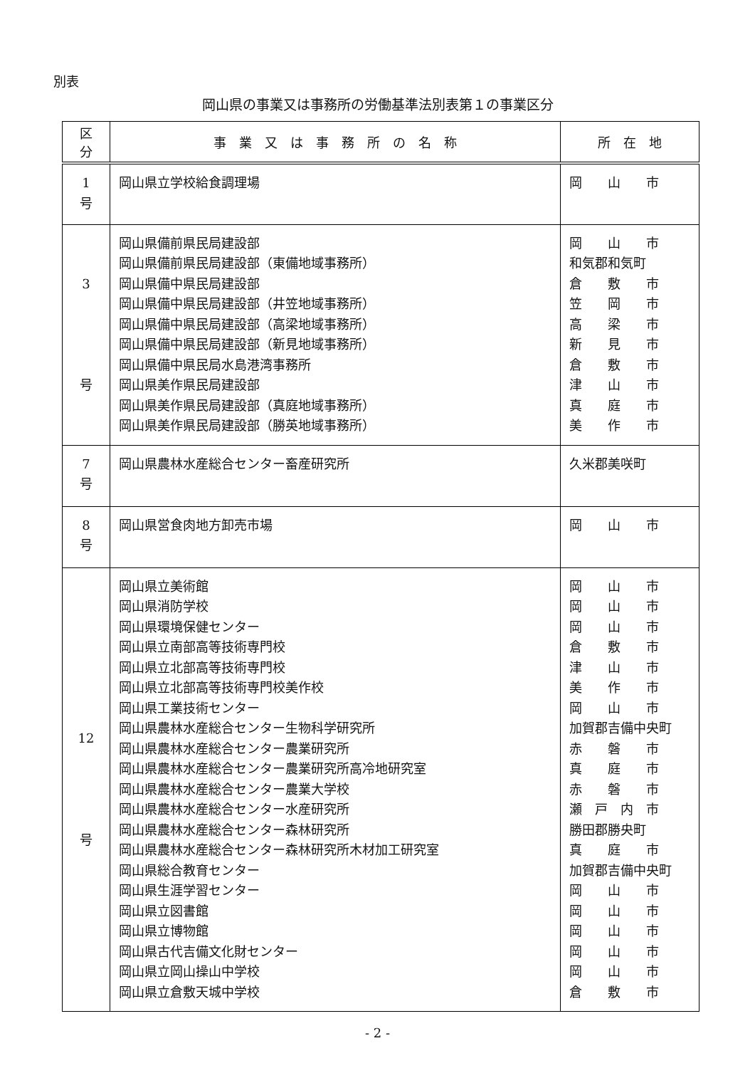別表
岡山県の事業又は事務所の労働基準法別表第１の事業区分
| 区 分 | 事 業 又 は 事 務 所 の 名 称 | 所 在 地 |
| --- | --- | --- |
| 1 号 | 岡山県立学校給食調理場 | 岡 山 市 |
| 3 号 | 岡山県備前県民局建設部 岡山県備前県民局建設部（東備地域事務所） 岡山県備中県民局建設部 岡山県備中県民局建設部（井笠地域事務所） 岡山県備中県民局建設部（高梁地域事務所） 岡山県備中県民局建設部（新見地域事務所） 岡山県備中県民局水島港湾事務所 岡山県美作県民局建設部 岡山県美作県民局建設部（真庭地域事務所） 岡山県美作県民局建設部（勝英地域事務所） | 岡 山 市 和気郡和気町 倉 敷 市 笠 岡 市 高 梁 市 新 見 市 倉 敷 市 津 山 市 真 庭 市 美 作 市 |
| 7 号 | 岡山県農林水産総合センター畜産研究所 | 久米郡美咲町 |
| 8 号 | 岡山県営食肉地方卸売市場 | 岡 山 市 |
| 12 号 | 岡山県立美術館 岡山県消防学校 岡山県環境保健センター 岡山県立南部高等技術専門校 岡山県立北部高等技術専門校 岡山県立北部高等技術専門校美作校 岡山県工業技術センター 岡山県農林水産総合センター生物科学研究所 岡山県農林水産総合センター農業研究所 岡山県農林水産総合センター農業研究所高冷地研究室 岡山県農林水産総合センター農業大学校 岡山県農林水産総合センター水産研究所 岡山県農林水産総合センター森林研究所 岡山県農林水産総合センター森林研究所木材加工研究室 岡山県総合教育センター 岡山県生涯学習センター 岡山県立図書館 岡山県立博物館 岡山県古代吉備文化財センター 岡山県立岡山操山中学校 岡山県立倉敷天城中学校 | 岡 山 市 岡 山 市 岡 山 市 倉 敷 市 津 山 市 美 作 市 岡 山 市 加賀郡吉備中央町 赤 磐 市 真 庭 市 赤 磐 市 瀬 戸 内 市 勝田郡勝央町 真 庭 市 加賀郡吉備中央町 岡 山 市 岡 山 市 岡 山 市 岡 山 市 岡 山 市 倉 敷 市 |
- 2 -